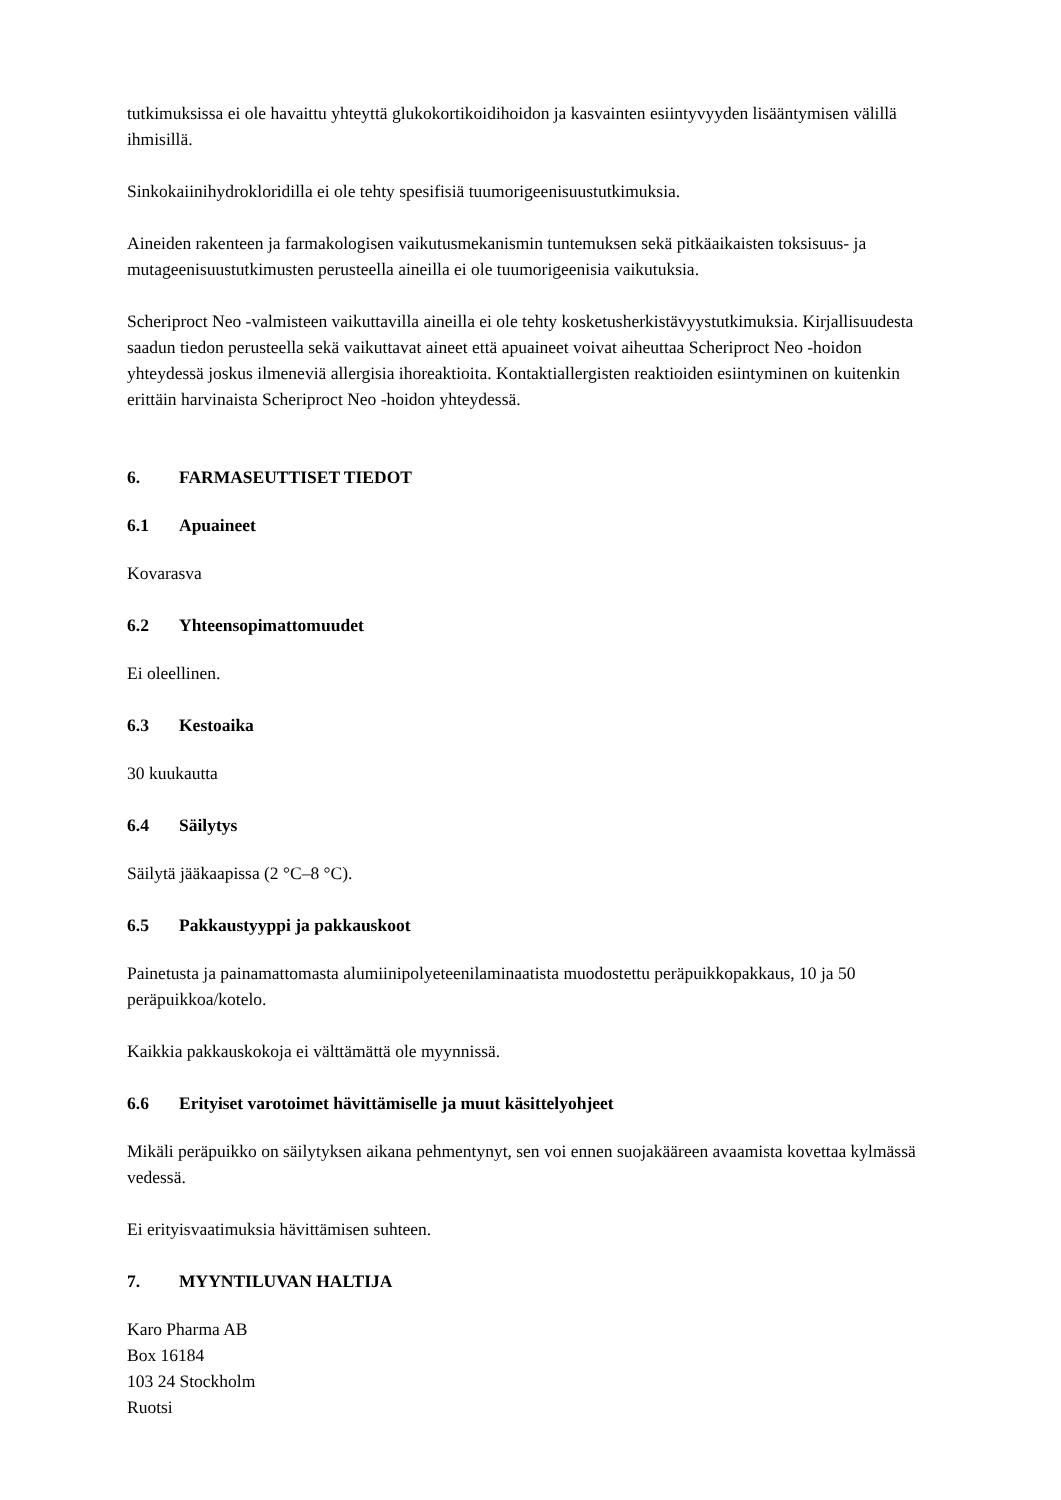tutkimuksissa ei ole havaittu yhteyttä glukokortikoidihoidon ja kasvainten esiintyvyyden lisääntymisen välillä ihmisillä.
Sinkokaiinihydrokloridilla ei ole tehty spesifisiä tuumorigeenisuustutkimuksia.
Aineiden rakenteen ja farmakologisen vaikutusmekanismin tuntemuksen sekä pitkäaikaisten toksisuus- ja mutageenisuustutkimusten perusteella aineilla ei ole tuumorigeenisia vaikutuksia.
Scheriproct Neo -valmisteen vaikuttavilla aineilla ei ole tehty kosketusherkistävyystutkimuksia. Kirjallisuudesta saadun tiedon perusteella sekä vaikuttavat aineet että apuaineet voivat aiheuttaa Scheriproct Neo -hoidon yhteydessä joskus ilmeneviä allergisia ihoreaktioita. Kontaktiallergisten reaktioiden esiintyminen on kuitenkin erittäin harvinaista Scheriproct Neo -hoidon yhteydessä.
6. FARMASEUTTISET TIEDOT
6.1 Apuaineet
Kovarasva
6.2 Yhteensopimattomuudet
Ei oleellinen.
6.3 Kestoaika
30 kuukautta
6.4 Säilytys
Säilytä jääkaapissa (2 °C–8 °C).
6.5 Pakkaustyyppi ja pakkauskoot
Painetusta ja painamattomasta alumiinipolyeteenilaminaatista muodostettu peräpuikkopakkaus, 10 ja 50 peräpuikkoa/kotelo.
Kaikkia pakkauskokoja ei välttämättä ole myynnissä.
6.6 Erityiset varotoimet hävittämiselle ja muut käsittelyohjeet
Mikäli peräpuikko on säilytyksen aikana pehmentynyt, sen voi ennen suojakääreen avaamista kovettaa kylmässä vedessä.
Ei erityisvaatimuksia hävittämisen suhteen.
7. MYYNTILUVAN HALTIJA
Karo Pharma AB
Box 16184
103 24 Stockholm
Ruotsi